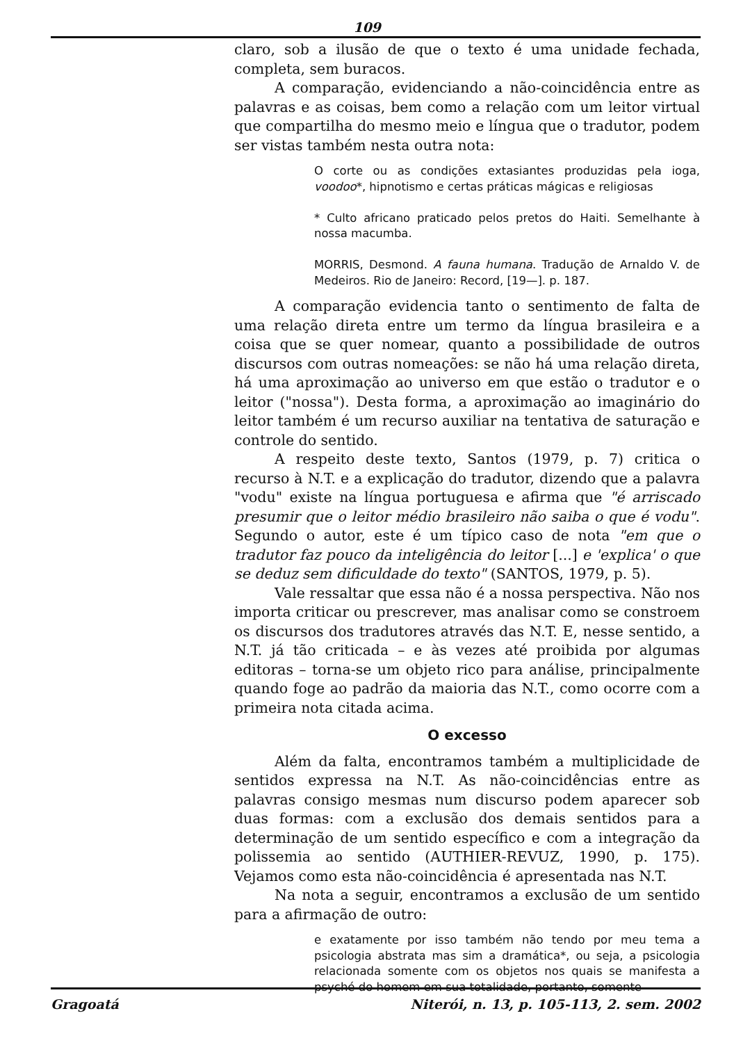109
claro, sob a ilusão de que o texto é uma unidade fechada, completa, sem buracos.
A comparação, evidenciando a não-coincidência entre as palavras e as coisas, bem como a relação com um leitor virtual que compartilha do mesmo meio e língua que o tradutor, podem ser vistas também nesta outra nota:
O corte ou as condições extasiantes produzidas pela ioga, voodoo*, hipnotismo e certas práticas mágicas e religiosas
* Culto africano praticado pelos pretos do Haiti. Semelhante à nossa macumba.
MORRIS, Desmond. A fauna humana. Tradução de Arnaldo V. de Medeiros. Rio de Janeiro: Record, [19—]. p. 187.
A comparação evidencia tanto o sentimento de falta de uma relação direta entre um termo da língua brasileira e a coisa que se quer nomear, quanto a possibilidade de outros discursos com outras nomeações: se não há uma relação direta, há uma aproximação ao universo em que estão o tradutor e o leitor ("nossa"). Desta forma, a aproximação ao imaginário do leitor também é um recurso auxiliar na tentativa de saturação e controle do sentido.
A respeito deste texto, Santos (1979, p. 7) critica o recurso à N.T. e a explicação do tradutor, dizendo que a palavra "vodu" existe na língua portuguesa e afirma que "é arriscado presumir que o leitor médio brasileiro não saiba o que é vodu". Segundo o autor, este é um típico caso de nota "em que o tradutor faz pouco da inteligência do leitor [...] e 'explica' o que se deduz sem dificuldade do texto" (SANTOS, 1979, p. 5).
Vale ressaltar que essa não é a nossa perspectiva. Não nos importa criticar ou prescrever, mas analisar como se constroem os discursos dos tradutores através das N.T. E, nesse sentido, a N.T. já tão criticada – e às vezes até proibida por algumas editoras – torna-se um objeto rico para análise, principalmente quando foge ao padrão da maioria das N.T., como ocorre com a primeira nota citada acima.
O excesso
Além da falta, encontramos também a multiplicidade de sentidos expressa na N.T. As não-coincidências entre as palavras consigo mesmas num discurso podem aparecer sob duas formas: com a exclusão dos demais sentidos para a determinação de um sentido específico e com a integração da polissemia ao sentido (AUTHIER-REVUZ, 1990, p. 175). Vejamos como esta não-coincidência é apresentada nas N.T.
Na nota a seguir, encontramos a exclusão de um sentido para a afirmação de outro:
e exatamente por isso também não tendo por meu tema a psicologia abstrata mas sim a dramática*, ou seja, a psicologia relacionada somente com os objetos nos quais se manifesta a psyché do homem em sua totalidade, portanto, somente
Gragoatá Niterói, n. 13, p. 105-113, 2. sem. 2002